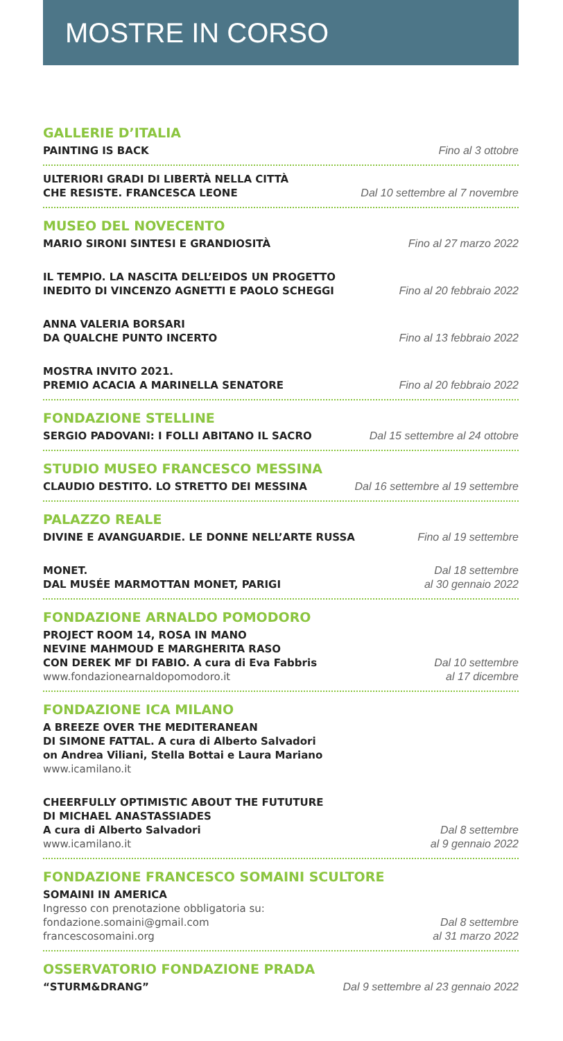MOSTRE IN CORSO
GALLERIE D’ITALIA
PAINTING IS BACK
Fino al 3 ottobre
ULTERIORI GRADI DI LIBERTÀ NELLA CITTÀ
CHE RESISTE. FRANCESCA LEONE
Dal 10 settembre al 7 novembre
MUSEO DEL NOVECENTO
MARIO SIRONI SINTESI E GRANDIOSITÀ
Fino al 27 marzo 2022
IL TEMPIO. LA NASCITA DELL’EIDOS UN PROGETTO
INEDITO DI VINCENZO AGNETTI E PAOLO SCHEGGI
Fino al 20 febbraio 2022
ANNA VALERIA BORSARI
DA QUALCHE PUNTO INCERTO
Fino al 13 febbraio 2022
MOSTRA INVITO 2021.
PREMIO ACACIA A MARINELLA SENATORE
Fino al 20 febbraio 2022
FONDAZIONE STELLINE
SERGIO PADOVANI: I FOLLI ABITANO IL SACRO
Dal 15 settembre al 24 ottobre
STUDIO MUSEO FRANCESCO MESSINA
CLAUDIO DESTITO. LO STRETTO DEI MESSINA
Dal 16 settembre al 19 settembre
PALAZZO REALE
DIVINE E AVANGUARDIE. LE DONNE NELL’ARTE RUSSA
Fino al 19 settembre
MONET.
DAL MUSÉE MARMOTTAN MONET, PARIGI
Dal 18 settembre
al 30 gennaio 2022
FONDAZIONE ARNALDO POMODORO
PROJECT ROOM 14, ROSA IN MANO
NEVINE MAHMOUD E MARGHERITA RASO
CON DEREK MF DI FABIO. A cura di Eva Fabbris
www.fondazionearnaldopomodoro.it
Dal 10 settembre
al 17 dicembre
FONDAZIONE ICA MILANO
A BREEZE OVER THE MEDITERANEAN
DI SIMONE FATTAL. A cura di Alberto Salvadori
on Andrea Viliani, Stella Bottai e Laura Mariano
www.icamilano.it
CHEERFULLY OPTIMISTIC ABOUT THE FUTUTURE
DI MICHAEL ANASTASSIADES
A cura di Alberto Salvadori
www.icamilano.it
Dal 8 settembre
al 9 gennaio 2022
FONDAZIONE FRANCESCO SOMAINI SCULTORE
SOMAINI IN AMERICA
Ingresso con prenotazione obbligatoria su:
fondazione.somaini@gmail.com
francescosomaini.org
Dal 8 settembre
al 31 marzo 2022
OSSERVATORIO FONDAZIONE PRADA
“STURM&DRANG”
Dal 9 settembre al 23 gennaio 2022